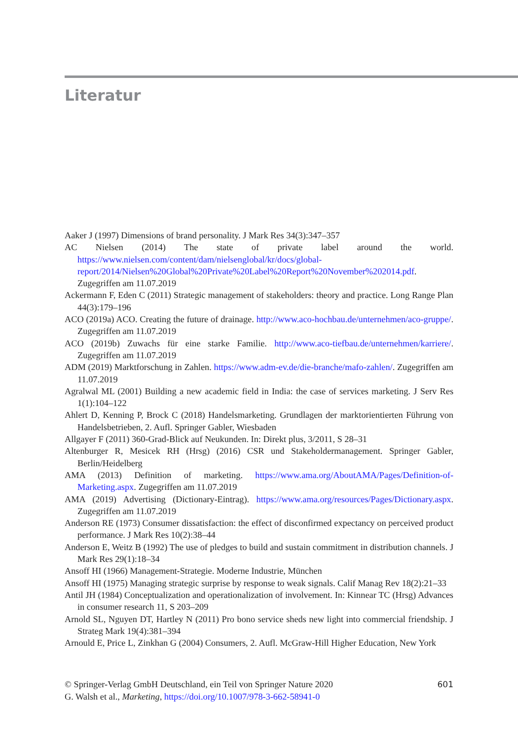Literatur
Aaker J (1997) Dimensions of brand personality. J Mark Res 34(3):347–357
AC Nielsen (2014) The state of private label around the world. https://www.nielsen.com/content/dam/nielsenglobal/kr/docs/global-report/2014/Nielsen%20Global%20Private%20Label%20Report%20November%202014.pdf. Zugegriffen am 11.07.2019
Ackermann F, Eden C (2011) Strategic management of stakeholders: theory and practice. Long Range Plan 44(3):179–196
ACO (2019a) ACO. Creating the future of drainage. http://www.aco-hochbau.de/unternehmen/aco-gruppe/. Zugegriffen am 11.07.2019
ACO (2019b) Zuwachs für eine starke Familie. http://www.aco-tiefbau.de/unternehmen/karriere/. Zugegriffen am 11.07.2019
ADM (2019) Marktforschung in Zahlen. https://www.adm-ev.de/die-branche/mafo-zahlen/. Zugegriffen am 11.07.2019
Agralwal ML (2001) Building a new academic field in India: the case of services marketing. J Serv Res 1(1):104–122
Ahlert D, Kenning P, Brock C (2018) Handelsmarketing. Grundlagen der marktorientierten Führung von Handelsbetrieben, 2. Aufl. Springer Gabler, Wiesbaden
Allgayer F (2011) 360-Grad-Blick auf Neukunden. In: Direkt plus, 3/2011, S 28–31
Altenburger R, Mesicek RH (Hrsg) (2016) CSR und Stakeholdermanagement. Springer Gabler, Berlin/Heidelberg
AMA (2013) Definition of marketing. https://www.ama.org/AboutAMA/Pages/Definition-of-Marketing.aspx. Zugegriffen am 11.07.2019
AMA (2019) Advertising (Dictionary-Eintrag). https://www.ama.org/resources/Pages/Dictionary.aspx. Zugegriffen am 11.07.2019
Anderson RE (1973) Consumer dissatisfaction: the effect of disconfirmed expectancy on perceived product performance. J Mark Res 10(2):38–44
Anderson E, Weitz B (1992) The use of pledges to build and sustain commitment in distribution channels. J Mark Res 29(1):18–34
Ansoff HI (1966) Management-Strategie. Moderne Industrie, München
Ansoff HI (1975) Managing strategic surprise by response to weak signals. Calif Manag Rev 18(2):21–33
Antil JH (1984) Conceptualization and operationalization of involvement. In: Kinnear TC (Hrsg) Advances in consumer research 11, S 203–209
Arnold SL, Nguyen DT, Hartley N (2011) Pro bono service sheds new light into commercial friendship. J Strateg Mark 19(4):381–394
Arnould E, Price L, Zinkhan G (2004) Consumers, 2. Aufl. McGraw-Hill Higher Education, New York
601 © Springer-Verlag GmbH Deutschland, ein Teil von Springer Nature 2020
G. Walsh et al., Marketing, https://doi.org/10.1007/978-3-662-58941-0